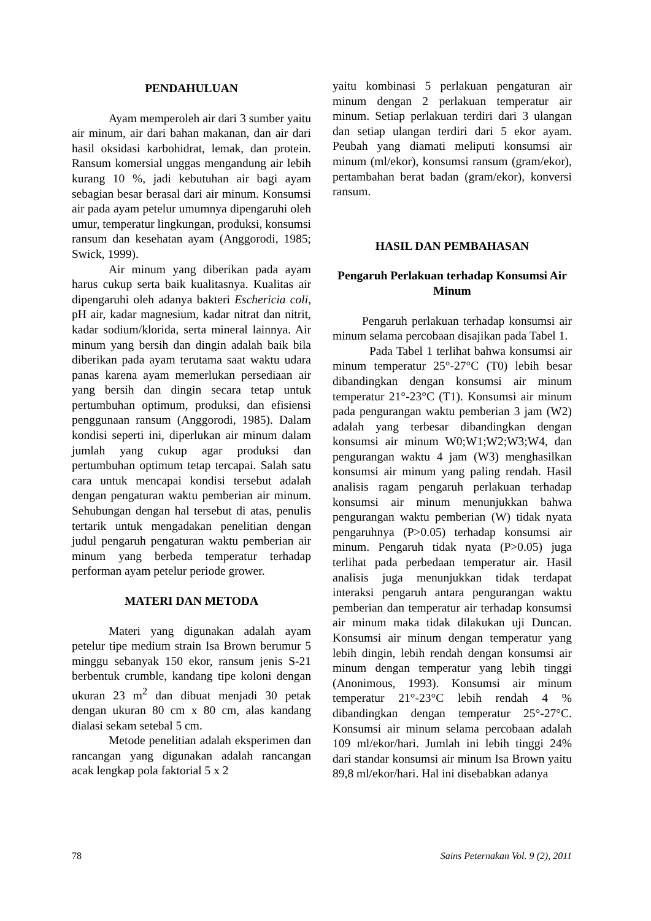PENDAHULUAN
Ayam memperoleh air dari 3 sumber yaitu air minum, air dari bahan makanan, dan air dari hasil oksidasi karbohidrat, lemak, dan protein. Ransum komersial unggas mengandung air lebih kurang 10 %, jadi kebutuhan air bagi ayam sebagian besar berasal dari air minum. Konsumsi air pada ayam petelur umumnya dipengaruhi oleh umur, temperatur lingkungan, produksi, konsumsi ransum dan kesehatan ayam (Anggorodi, 1985; Swick, 1999).
Air minum yang diberikan pada ayam harus cukup serta baik kualitasnya. Kualitas air dipengaruhi oleh adanya bakteri Eschericia coli, pH air, kadar magnesium, kadar nitrat dan nitrit, kadar sodium/klorida, serta mineral lainnya. Air minum yang bersih dan dingin adalah baik bila diberikan pada ayam terutama saat waktu udara panas karena ayam memerlukan persediaan air yang bersih dan dingin secara tetap untuk pertumbuhan optimum, produksi, dan efisiensi penggunaan ransum (Anggorodi, 1985). Dalam kondisi seperti ini, diperlukan air minum dalam jumlah yang cukup agar produksi dan pertumbuhan optimum tetap tercapai. Salah satu cara untuk mencapai kondisi tersebut adalah dengan pengaturan waktu pemberian air minum. Sehubungan dengan hal tersebut di atas, penulis tertarik untuk mengadakan penelitian dengan judul pengaruh pengaturan waktu pemberian air minum yang berbeda temperatur terhadap performan ayam petelur periode grower.
MATERI DAN METODA
Materi yang digunakan adalah ayam petelur tipe medium strain Isa Brown berumur 5 minggu sebanyak 150 ekor, ransum jenis S-21 berbentuk crumble, kandang tipe koloni dengan ukuran 23 m<sup>2</sup> dan dibuat menjadi 30 petak dengan ukuran 80 cm x 80 cm, alas kandang dialasi sekam setebal 5 cm.
Metode penelitian adalah eksperimen dan rancangan yang digunakan adalah rancangan acak lengkap pola faktorial 5 x 2
yaitu kombinasi 5 perlakuan pengaturan air minum dengan 2 perlakuan temperatur air minum. Setiap perlakuan terdiri dari 3 ulangan dan setiap ulangan terdiri dari 5 ekor ayam. Peubah yang diamati meliputi konsumsi air minum (ml/ekor), konsumsi ransum (gram/ekor), pertambahan berat badan (gram/ekor), konversi ransum.
HASIL DAN PEMBAHASAN
Pengaruh Perlakuan terhadap Konsumsi Air Minum
Pengaruh perlakuan terhadap konsumsi air minum selama percobaan disajikan pada Tabel 1.
Pada Tabel 1 terlihat bahwa konsumsi air minum temperatur 25°-27°C (T0) lebih besar dibandingkan dengan konsumsi air minum temperatur 21°-23°C (T1). Konsumsi air minum pada pengurangan waktu pemberian 3 jam (W2) adalah yang terbesar dibandingkan dengan konsumsi air minum W0;W1;W2;W3;W4, dan pengurangan waktu 4 jam (W3) menghasilkan konsumsi air minum yang paling rendah. Hasil analisis ragam pengaruh perlakuan terhadap konsumsi air minum menunjukkan bahwa pengurangan waktu pemberian (W) tidak nyata pengaruhnya (P>0.05) terhadap konsumsi air minum. Pengaruh tidak nyata (P>0.05) juga terlihat pada perbedaan temperatur air. Hasil analisis juga menunjukkan tidak terdapat interaksi pengaruh antara pengurangan waktu pemberian dan temperatur air terhadap konsumsi air minum maka tidak dilakukan uji Duncan. Konsumsi air minum dengan temperatur yang lebih dingin, lebih rendah dengan konsumsi air minum dengan temperatur yang lebih tinggi (Anonimous, 1993). Konsumsi air minum temperatur 21°-23°C lebih rendah 4 % dibandingkan dengan temperatur 25°-27°C. Konsumsi air minum selama percobaan adalah 109 ml/ekor/hari. Jumlah ini lebih tinggi 24% dari standar konsumsi air minum Isa Brown yaitu 89,8 ml/ekor/hari. Hal ini disebabkan adanya
78 Sains Peternakan Vol. 9 (2), 2011